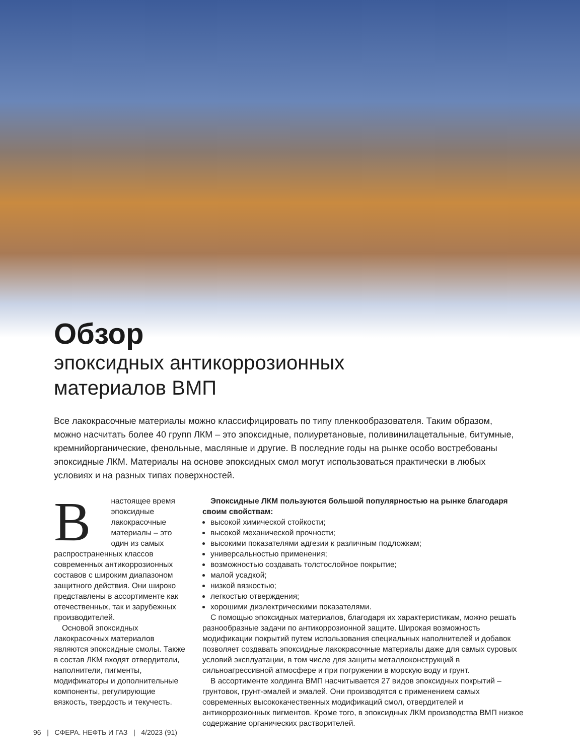Обзор
эпоксидных антикоррозионных
материалов ВМП
Все лакокрасочные материалы можно классифицировать по типу пленкообразователя. Таким образом, можно насчитать более 40 групп ЛКМ – это эпоксидные, полиуретановые, поливинилацетальные, битумные, кремнийорганические, фенольные, масляные и другие. В последние годы на рынке особо востребованы эпоксидные ЛКМ. Материалы на основе эпоксидных смол могут использоваться практически в любых условиях и на разных типах поверхностей.
Внастоящее время эпоксидные лакокрасочные материалы – это один из самых распространенных классов современных антикоррозионных составов с широким диапазоном защитного действия. Они широко представлены в ассортименте как отечественных, так и зарубежных производителей.
Основой эпоксидных лакокрасочных материалов являются эпоксидные смолы. Также в состав ЛКМ входят отвердители, наполнители, пигменты, модификаторы и дополнительные компоненты, регулирующие вязкость, твердость и текучесть.
Эпоксидные ЛКМ пользуются большой популярностью на рынке благодаря своим свойствам:
высокой химической стойкости;
высокой механической прочности;
высокими показателями адгезии к различным подложкам;
универсальностью применения;
возможностью создавать толстослойное покрытие;
малой усадкой;
низкой вязкостью;
легкостью отверждения;
хорошими диэлектрическими показателями.
С помощью эпоксидных материалов, благодаря их характеристикам, можно решать разнообразные задачи по антикоррозионной защите. Широкая возможность модификации покрытий путем использования специальных наполнителей и добавок позволяет создавать эпоксидные лакокрасочные материалы даже для самых суровых условий эксплуатации, в том числе для защиты металлоконструкций в сильноагрессивной атмосфере и при погружении в морскую воду и грунт.
В ассортименте холдинга ВМП насчитывается 27 видов эпоксидных покрытий – грунтовок, грунт-эмалей и эмалей. Они производятся с применением самых современных высококачественных модификаций смол, отвердителей и антикоррозионных пигментов. Кроме того, в эпоксидных ЛКМ производства ВМП низкое содержание органических растворителей.
96 | СФЕРА. НЕФТЬ И ГАЗ | 4/2023 (91)